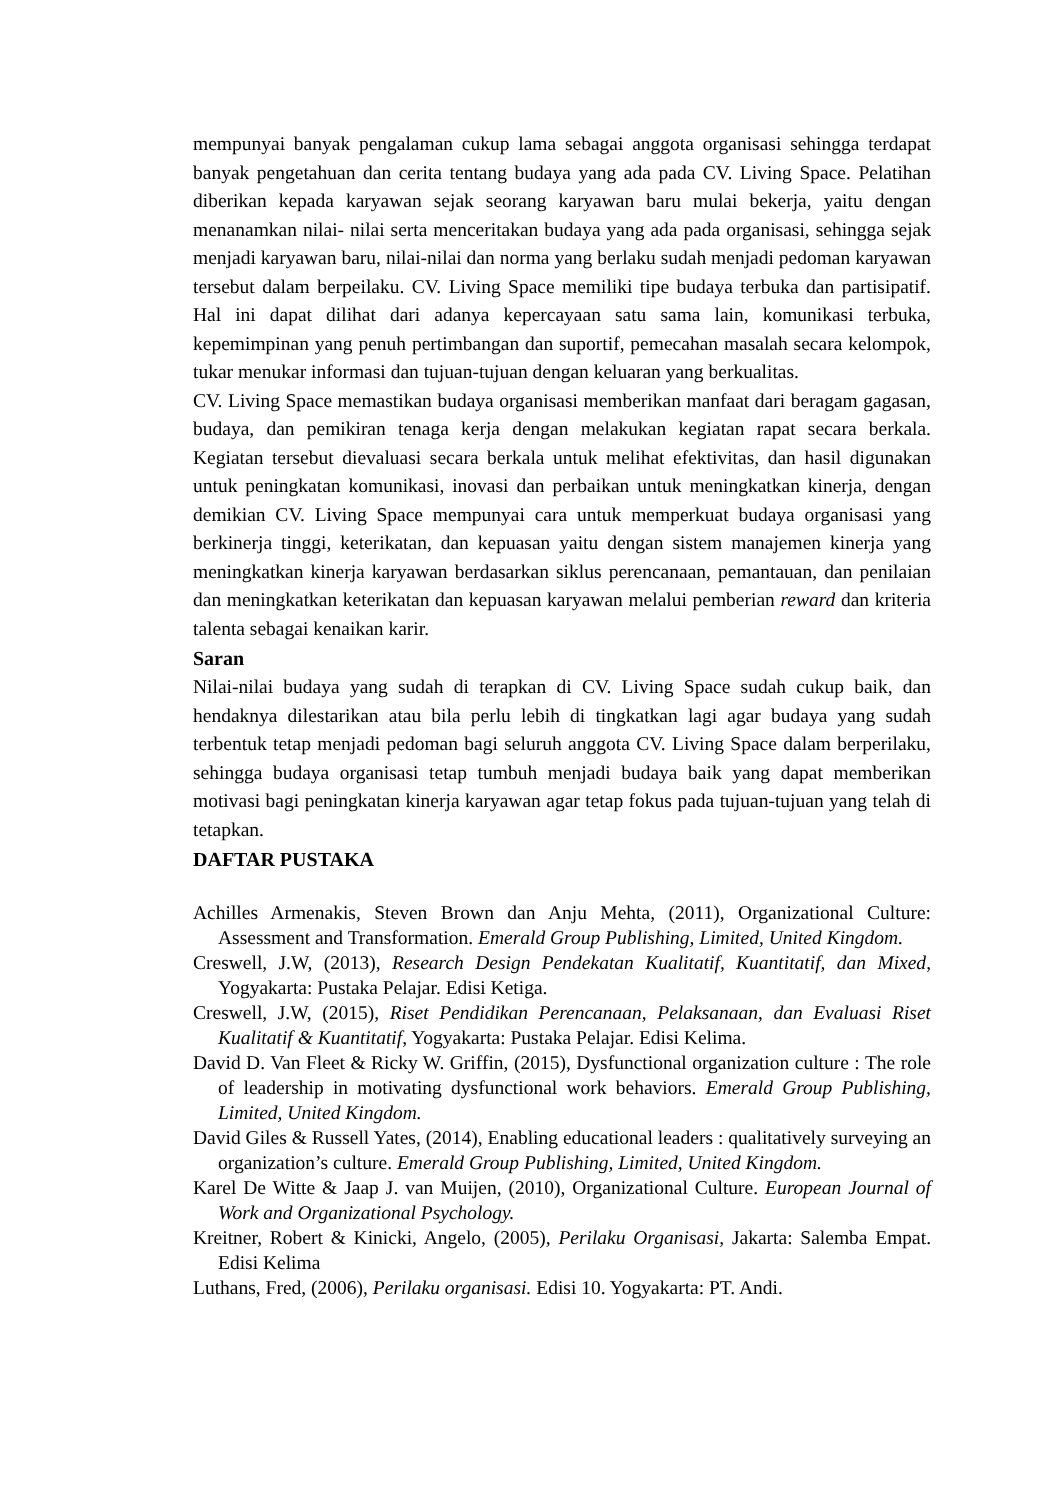mempunyai banyak pengalaman cukup lama sebagai anggota organisasi sehingga terdapat banyak pengetahuan dan cerita tentang budaya yang ada pada CV. Living Space. Pelatihan diberikan kepada karyawan sejak seorang karyawan baru mulai bekerja, yaitu dengan menanamkan nilai- nilai serta menceritakan budaya yang ada pada organisasi, sehingga sejak menjadi karyawan baru, nilai-nilai dan norma yang berlaku sudah menjadi pedoman karyawan tersebut dalam berpeilaku. CV. Living Space memiliki tipe budaya terbuka dan partisipatif. Hal ini dapat dilihat dari adanya kepercayaan satu sama lain, komunikasi terbuka, kepemimpinan yang penuh pertimbangan dan suportif, pemecahan masalah secara kelompok, tukar menukar informasi dan tujuan-tujuan dengan keluaran yang berkualitas.
CV. Living Space memastikan budaya organisasi memberikan manfaat dari beragam gagasan, budaya, dan pemikiran tenaga kerja dengan melakukan kegiatan rapat secara berkala. Kegiatan tersebut dievaluasi secara berkala untuk melihat efektivitas, dan hasil digunakan untuk peningkatan komunikasi, inovasi dan perbaikan untuk meningkatkan kinerja, dengan demikian CV. Living Space mempunyai cara untuk memperkuat budaya organisasi yang berkinerja tinggi, keterikatan, dan kepuasan yaitu dengan sistem manajemen kinerja yang meningkatkan kinerja karyawan berdasarkan siklus perencanaan, pemantauan, dan penilaian dan meningkatkan keterikatan dan kepuasan karyawan melalui pemberian reward dan kriteria talenta sebagai kenaikan karir.
Saran
Nilai-nilai budaya yang sudah di terapkan di CV. Living Space sudah cukup baik, dan hendaknya dilestarikan atau bila perlu lebih di tingkatkan lagi agar budaya yang sudah terbentuk tetap menjadi pedoman bagi seluruh anggota CV. Living Space dalam berperilaku, sehingga budaya organisasi tetap tumbuh menjadi budaya baik yang dapat memberikan motivasi bagi peningkatan kinerja karyawan agar tetap fokus pada tujuan-tujuan yang telah di tetapkan.
DAFTAR PUSTAKA
Achilles Armenakis, Steven Brown dan Anju Mehta, (2011), Organizational Culture: Assessment and Transformation. Emerald Group Publishing, Limited, United Kingdom.
Creswell, J.W, (2013), Research Design Pendekatan Kualitatif, Kuantitatif, dan Mixed, Yogyakarta: Pustaka Pelajar. Edisi Ketiga.
Creswell, J.W, (2015), Riset Pendidikan Perencanaan, Pelaksanaan, dan Evaluasi Riset Kualitatif & Kuantitatif, Yogyakarta: Pustaka Pelajar. Edisi Kelima.
David D. Van Fleet & Ricky W. Griffin, (2015), Dysfunctional organization culture : The role of leadership in motivating dysfunctional work behaviors. Emerald Group Publishing, Limited, United Kingdom.
David Giles & Russell Yates, (2014), Enabling educational leaders : qualitatively surveying an organization’s culture. Emerald Group Publishing, Limited, United Kingdom.
Karel De Witte & Jaap J. van Muijen, (2010), Organizational Culture. European Journal of Work and Organizational Psychology.
Kreitner, Robert & Kinicki, Angelo, (2005), Perilaku Organisasi, Jakarta: Salemba Empat. Edisi Kelima
Luthans, Fred, (2006), Perilaku organisasi. Edisi 10. Yogyakarta: PT. Andi.